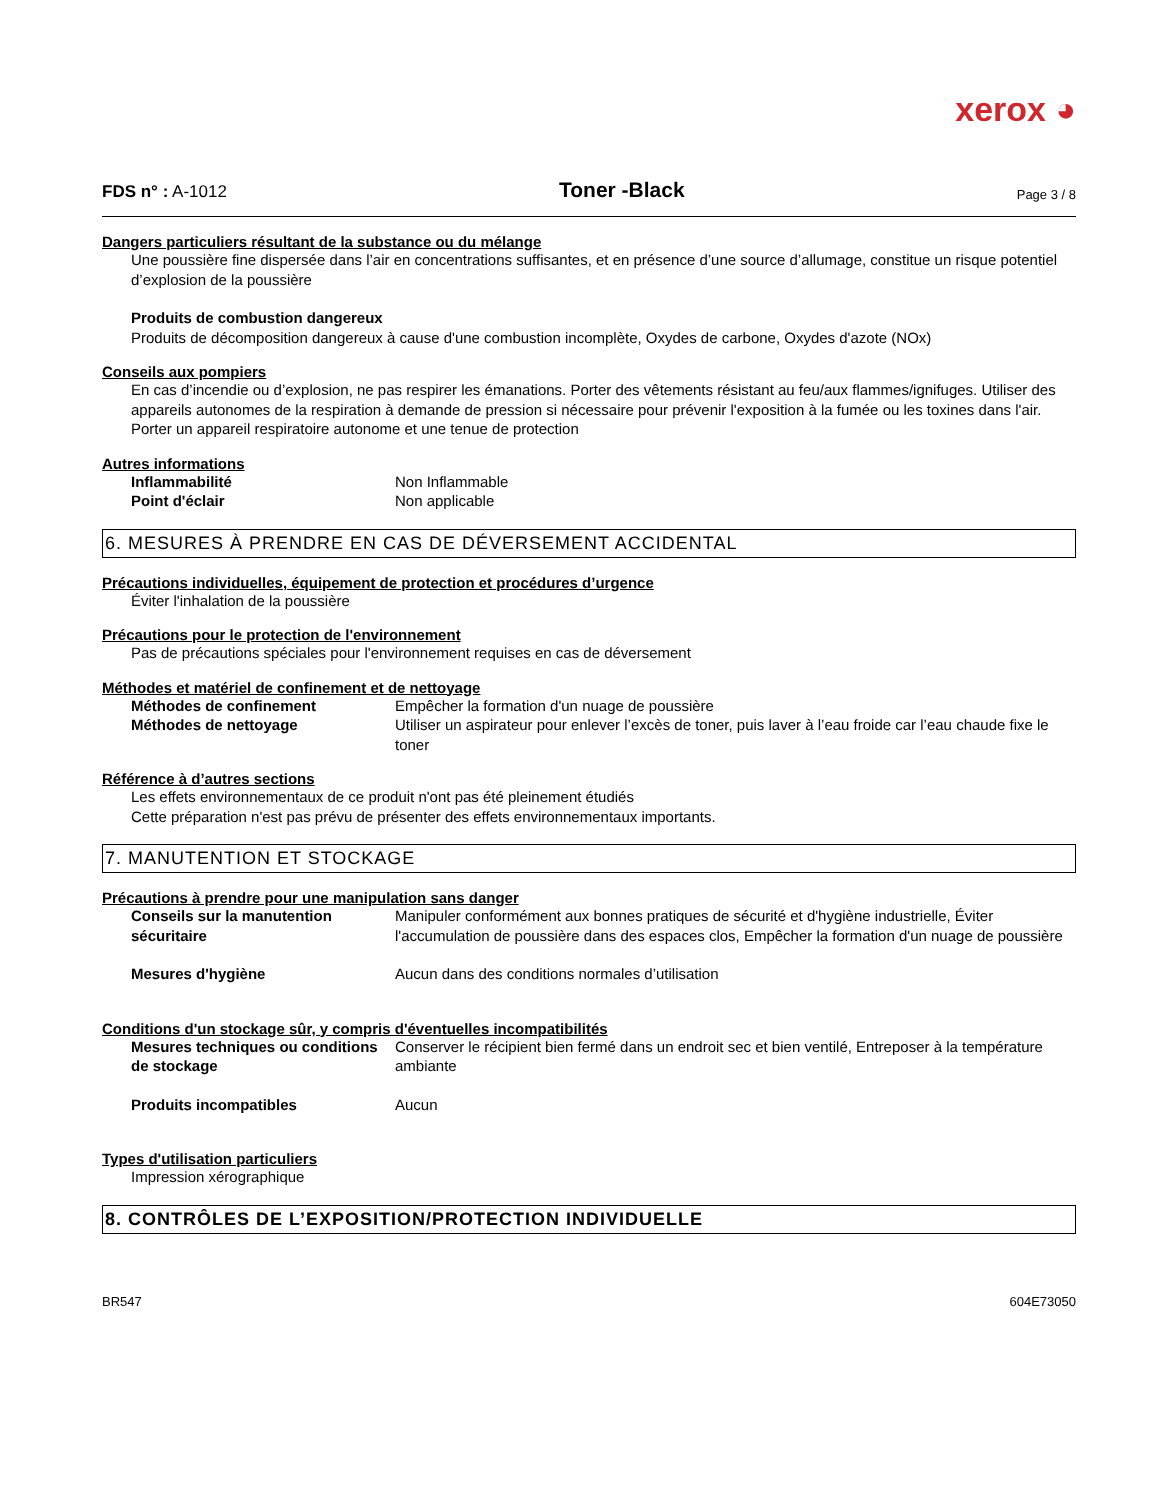xerox ◕
FDS n° : A-1012 Toner -Black Page 3 / 8
Dangers particuliers résultant de la substance ou du mélange
Une poussière fine dispersée dans l’air en concentrations suffisantes, et en présence d’une source d’allumage, constitue un risque potentiel d’explosion de la poussière
Produits de combustion dangereux
Produits de décomposition dangereux à cause d'une combustion incomplète, Oxydes de carbone, Oxydes d'azote (NOx)
Conseils aux pompiers
En cas d’incendie ou d’explosion, ne pas respirer les émanations. Porter des vêtements résistant au feu/aux flammes/ignifuges. Utiliser des appareils autonomes de la respiration à demande de pression si nécessaire pour prévenir l'exposition à la fumée ou les toxines dans l'air.
Porter un appareil respiratoire autonome et une tenue de protection
Autres informations
Inflammabilité Non Inflammable
Point d'éclair Non applicable
6. MESURES À PRENDRE EN CAS DE DÉVERSEMENT ACCIDENTAL
Précautions individuelles, équipement de protection et procédures d’urgence
Éviter l'inhalation de la poussière
Précautions pour le protection de l'environnement
Pas de précautions spéciales pour l'environnement requises en cas de déversement
Méthodes et matériel de confinement et de nettoyage
Méthodes de confinement Empêcher la formation d'un nuage de poussière
Méthodes de nettoyage Utiliser un aspirateur pour enlever l’excès de toner, puis laver à l’eau froide car l’eau chaude fixe le toner
Référence à d’autres sections
Les effets environnementaux de ce produit n'ont pas été pleinement étudiés
Cette préparation n'est pas prévu de présenter des effets environnementaux importants.
7. MANUTENTION ET STOCKAGE
Précautions à prendre pour une manipulation sans danger
Conseils sur la manutention sécuritaire Manipuler conformément aux bonnes pratiques de sécurité et d'hygiène industrielle, Éviter l'accumulation de poussière dans des espaces clos, Empêcher la formation d'un nuage de poussière
Mesures d'hygiène Aucun dans des conditions normales d’utilisation
Conditions d'un stockage sûr, y compris d'éventuelles incompatibilités
Mesures techniques ou conditions de stockage Conserver le récipient bien fermé dans un endroit sec et bien ventilé, Entreposer à la température ambiante
Produits incompatibles Aucun
Types d'utilisation particuliers
Impression xérographique
8. CONTRÔLES DE L’EXPOSITION/PROTECTION INDIVIDUELLE
BR547 604E73050